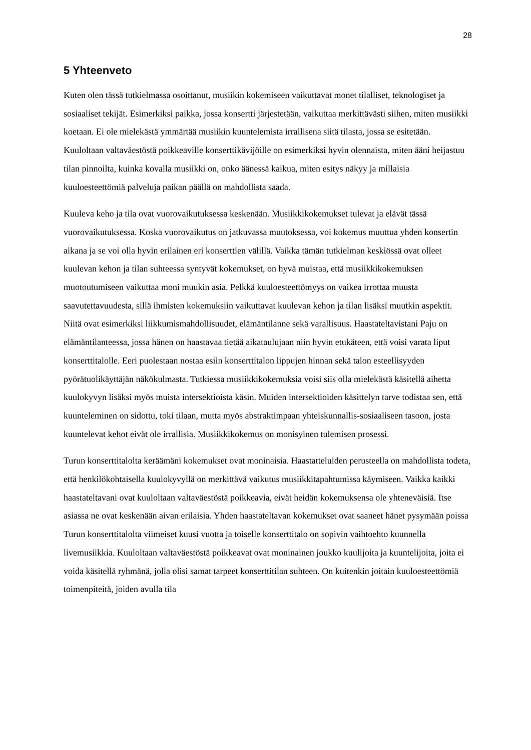28
5 Yhteenveto
Kuten olen tässä tutkielmassa osoittanut, musiikin kokemiseen vaikuttavat monet tilalliset, teknologiset ja sosiaaliset tekijät. Esimerkiksi paikka, jossa konsertti järjestetään, vaikuttaa merkittävästi siihen, miten musiikki koetaan. Ei ole mielekästä ymmärtää musiikin kuuntelemista irrallisena siitä tilasta, jossa se esitetään. Kuuloltaan valtaväestöstä poikkeaville konserttikävijöille on esimerkiksi hyvin olennaista, miten ääni heijastuu tilan pinnoilta, kuinka kovalla musiikki on, onko äänessä kaikua, miten esitys näkyy ja millaisia kuuloesteettömiä palveluja paikan päällä on mahdollista saada.
Kuuleva keho ja tila ovat vuorovaikutuksessa keskenään. Musiikkikokemukset tulevat ja elävät tässä vuorovaikutuksessa. Koska vuorovaikutus on jatkuvassa muutoksessa, voi kokemus muuttua yhden konsertin aikana ja se voi olla hyvin erilainen eri konserttien välillä. Vaikka tämän tutkielman keskiössä ovat olleet kuulevan kehon ja tilan suhteessa syntyvät kokemukset, on hyvä muistaa, että musiikkikokemuksen muotoutumiseen vaikuttaa moni muukin asia. Pelkkä kuuloesteettömyys on vaikea irrottaa muusta saavutettavuudesta, sillä ihmisten kokemuksiin vaikuttavat kuulevan kehon ja tilan lisäksi muutkin aspektit. Niitä ovat esimerkiksi liikkumismahdollisuudet, elämäntilanne sekä varallisuus. Haastateltavistani Paju on elämäntilanteessa, jossa hänen on haastavaa tietää aikataulujaan niin hyvin etukäteen, että voisi varata liput konserttitalolle. Eeri puolestaan nostaa esiin konserttitalon lippujen hinnan sekä talon esteellisyyden pyörätuolikäyttäjän näkökulmasta. Tutkiessa musiikkikokemuksia voisi siis olla mielekästä käsitellä aihetta kuulokyvyn lisäksi myös muista intersektioista käsin. Muiden intersektioiden käsittelyn tarve todistaa sen, että kuunteleminen on sidottu, toki tilaan, mutta myös abstraktimpaan yhteiskunnallis-sosiaaliseen tasoon, josta kuuntelevat kehot eivät ole irrallisia. Musiikkikokemus on monisyinen tulemisen prosessi.
Turun konserttitalolta keräämäni kokemukset ovat moninaisia. Haastatteluiden perusteella on mahdollista todeta, että henkilökohtaisella kuulokyvyllä on merkittävä vaikutus musiikkitapahtumissa käymiseen. Vaikka kaikki haastateltavani ovat kuuloltaan valtaväestöstä poikkeavia, eivät heidän kokemuksensa ole yhteneväisiä. Itse asiassa ne ovat keskenään aivan erilaisia. Yhden haastateltavan kokemukset ovat saaneet hänet pysymään poissa Turun konserttitalolta viimeiset kuusi vuotta ja toiselle konserttitalo on sopivin vaihtoehto kuunnella livemusiikkia. Kuuloltaan valtaväestöstä poikkeavat ovat moninainen joukko kuulijoita ja kuuntelijoita, joita ei voida käsitellä ryhmänä, jolla olisi samat tarpeet konserttitilan suhteen. On kuitenkin joitain kuuloesteettömiä toimenpiteitä, joiden avulla tila